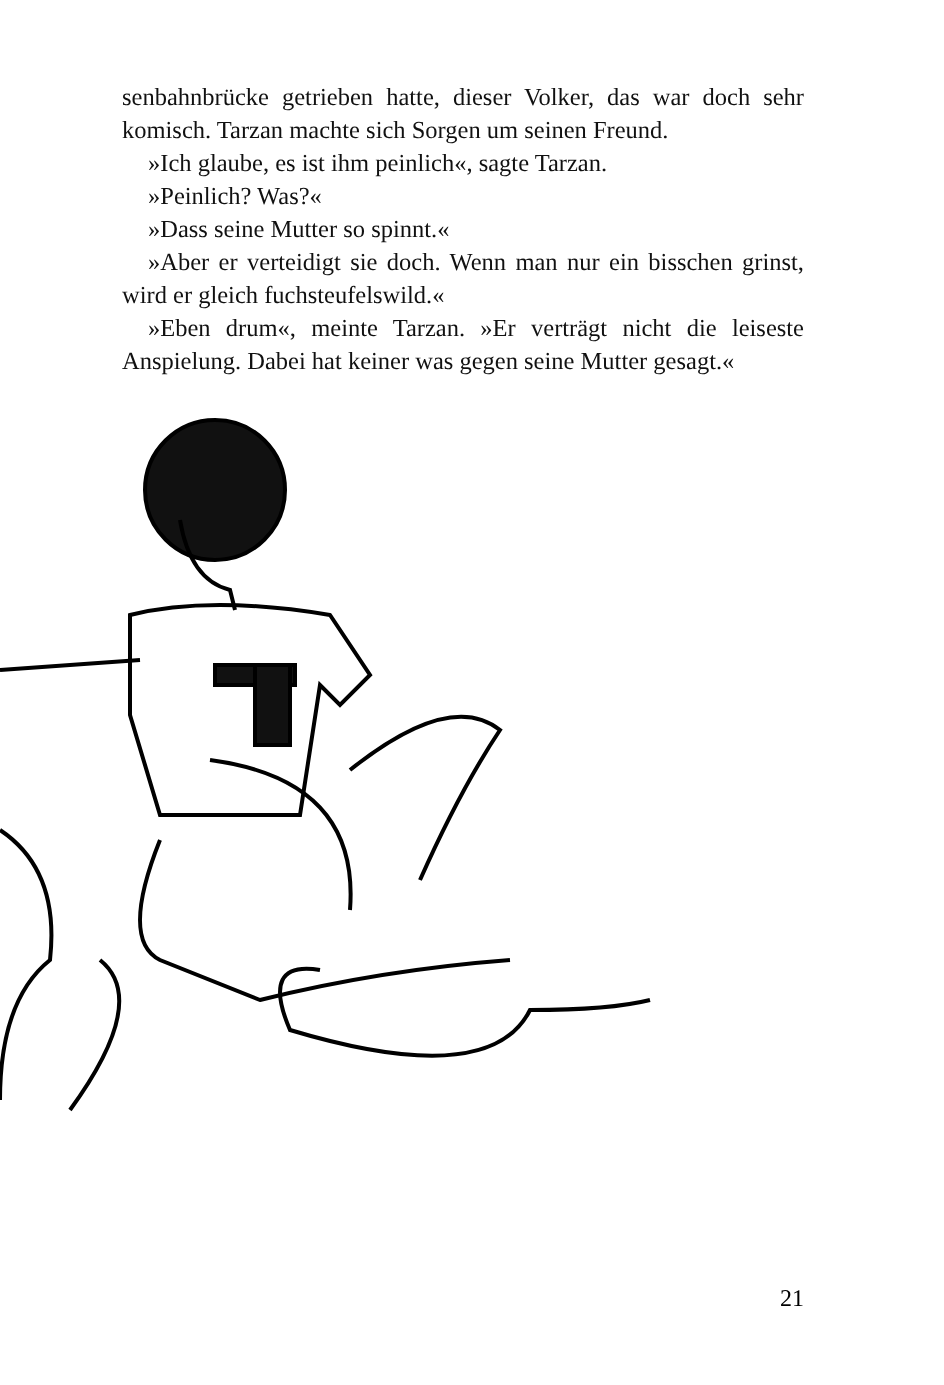senbahnbrücke getrieben hatte, dieser Volker, das war doch sehr komisch. Tarzan machte sich Sorgen um seinen Freund.
»Ich glaube, es ist ihm peinlich«, sagte Tarzan.
»Peinlich? Was?«
»Dass seine Mutter so spinnt.«
»Aber er verteidigt sie doch. Wenn man nur ein bisschen grinst, wird er gleich fuchsteufelswild.«
»Eben drum«, meinte Tarzan. »Er verträgt nicht die leiseste Anspielung. Dabei hat keiner was gegen seine Mutter gesagt.«
21